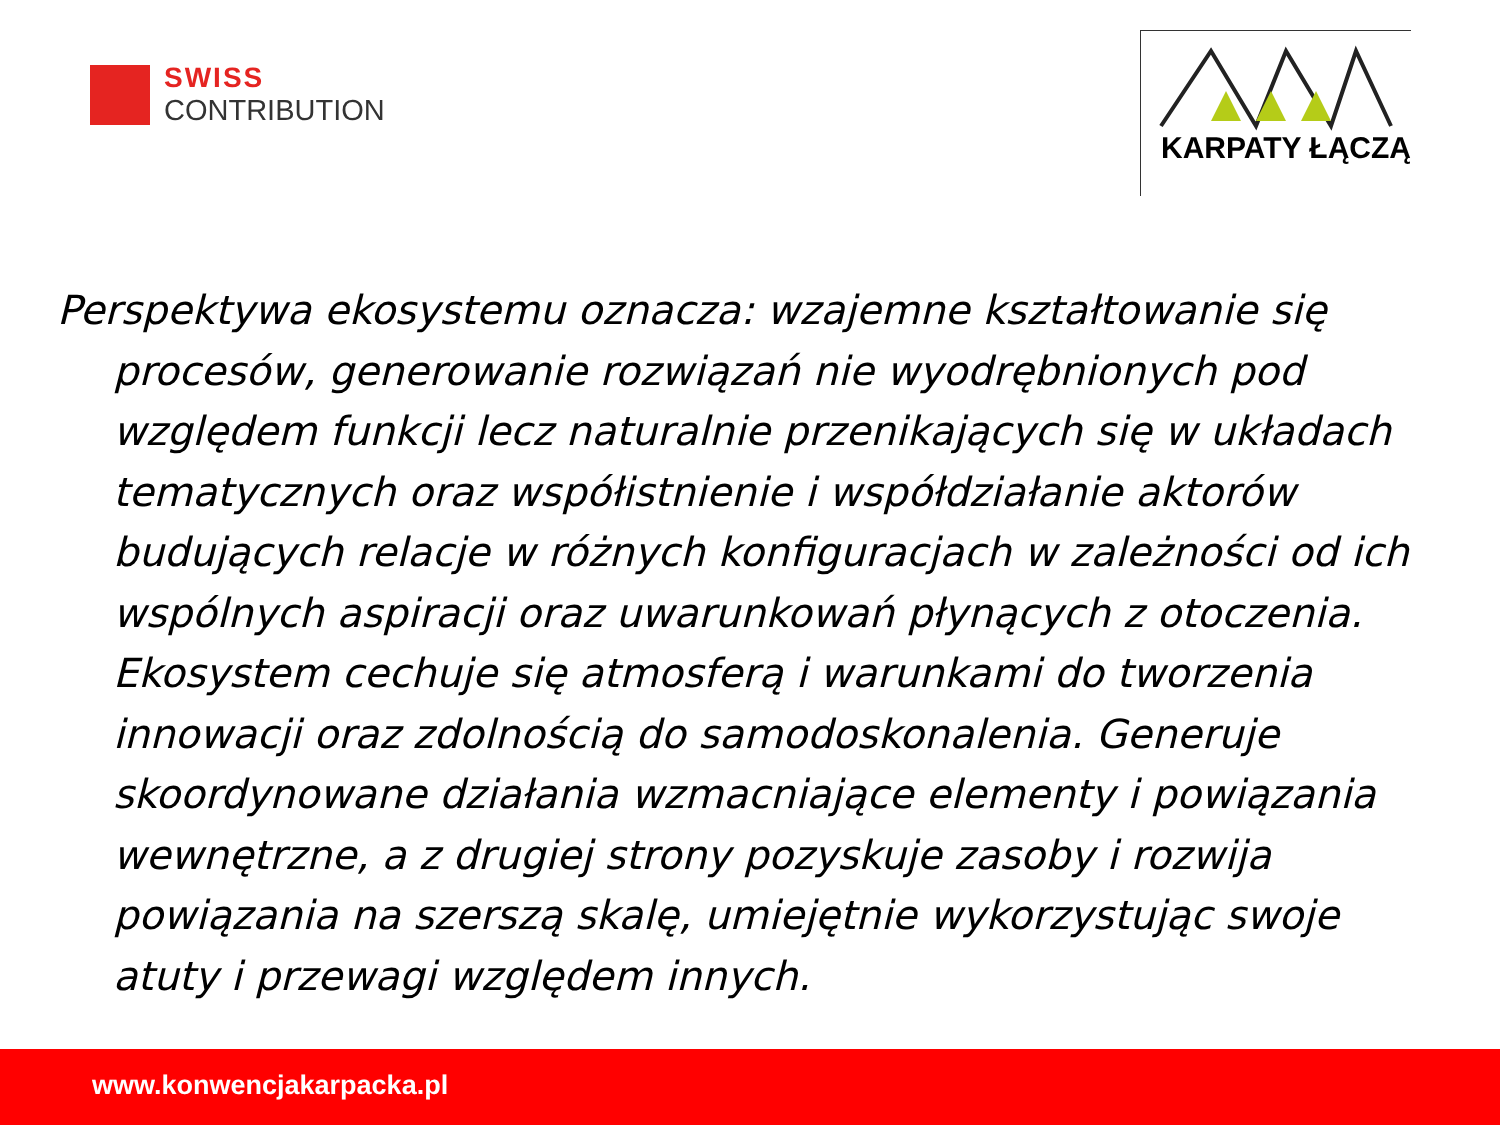SWISS
CONTRIBUTION
KARPATY ŁĄCZĄ
Perspektywa ekosystemu oznacza: wzajemne kształtowanie się procesów, generowanie rozwiązań nie wyodrębnionych pod względem funkcji lecz naturalnie przenikających się w układach tematycznych oraz współistnienie i współdziałanie aktorów budujących relacje w różnych konfiguracjach w zależności od ich wspólnych aspiracji oraz uwarunkowań płynących z otoczenia. Ekosystem cechuje się atmosferą i warunkami do tworzenia innowacji oraz zdolnością do samodoskonalenia. Generuje skoordynowane działania wzmacniające elementy i powiązania wewnętrzne, a z drugiej strony pozyskuje zasoby i rozwija powiązania na szerszą skalę, umiejętnie wykorzystując swoje atuty i przewagi względem innych.
www.konwencjakarpacka.pl